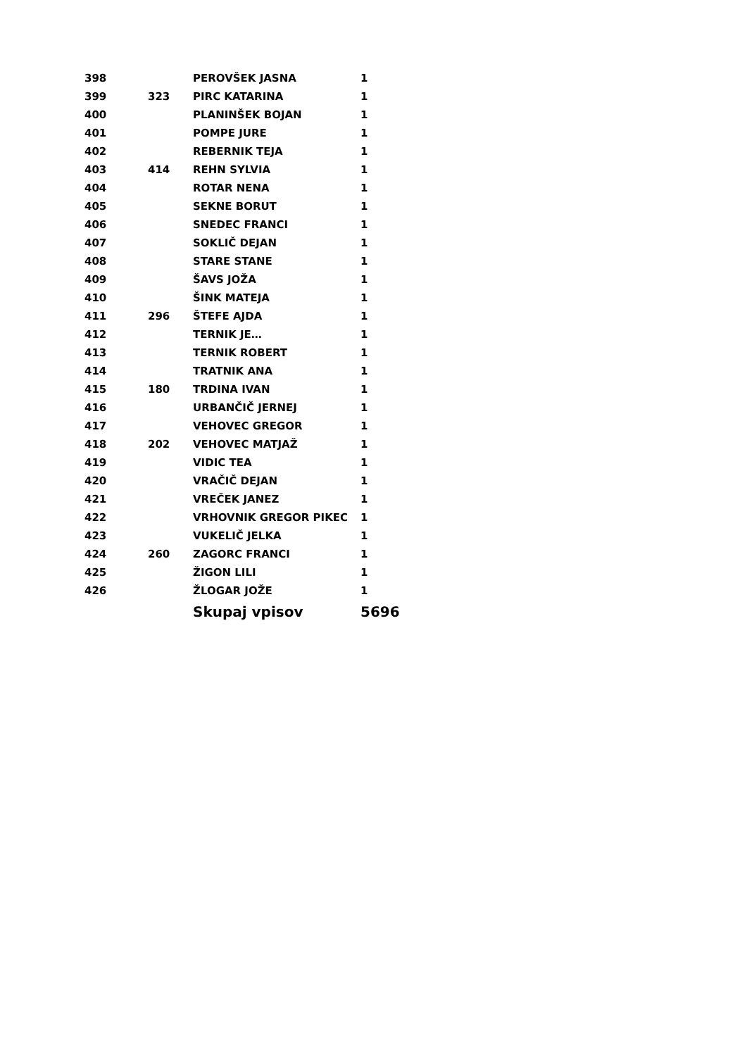| 398 | | PEROVŠEK JASNA | 1 |
| 399 | 323 | PIRC KATARINA | 1 |
| 400 | | PLANINŠEK BOJAN | 1 |
| 401 | | POMPE JURE | 1 |
| 402 | | REBERNIK TEJA | 1 |
| 403 | 414 | REHN SYLVIA | 1 |
| 404 | | ROTAR NENA | 1 |
| 405 | | SEKNE BORUT | 1 |
| 406 | | SNEDEC FRANCI | 1 |
| 407 | | SOKLIČ DEJAN | 1 |
| 408 | | STARE STANE | 1 |
| 409 | | ŠAVS JOŽA | 1 |
| 410 | | ŠINK MATEJA | 1 |
| 411 | 296 | ŠTEFE AJDA | 1 |
| 412 | | TERNIK JE… | 1 |
| 413 | | TERNIK ROBERT | 1 |
| 414 | | TRATNIK ANA | 1 |
| 415 | 180 | TRDINA IVAN | 1 |
| 416 | | URBANČIČ JERNEJ | 1 |
| 417 | | VEHOVEC GREGOR | 1 |
| 418 | 202 | VEHOVEC MATJAŽ | 1 |
| 419 | | VIDIC TEA | 1 |
| 420 | | VRAČIČ DEJAN | 1 |
| 421 | | VREČEK JANEZ | 1 |
| 422 | | VRHOVNIK GREGOR PIKEC | 1 |
| 423 | | VUKELIČ JELKA | 1 |
| 424 | 260 | ZAGORC FRANCI | 1 |
| 425 | | ŽIGON LILI | 1 |
| 426 | | ŽLOGAR JOŽE | 1 |
| | | Skupaj vpisov | 5696 |